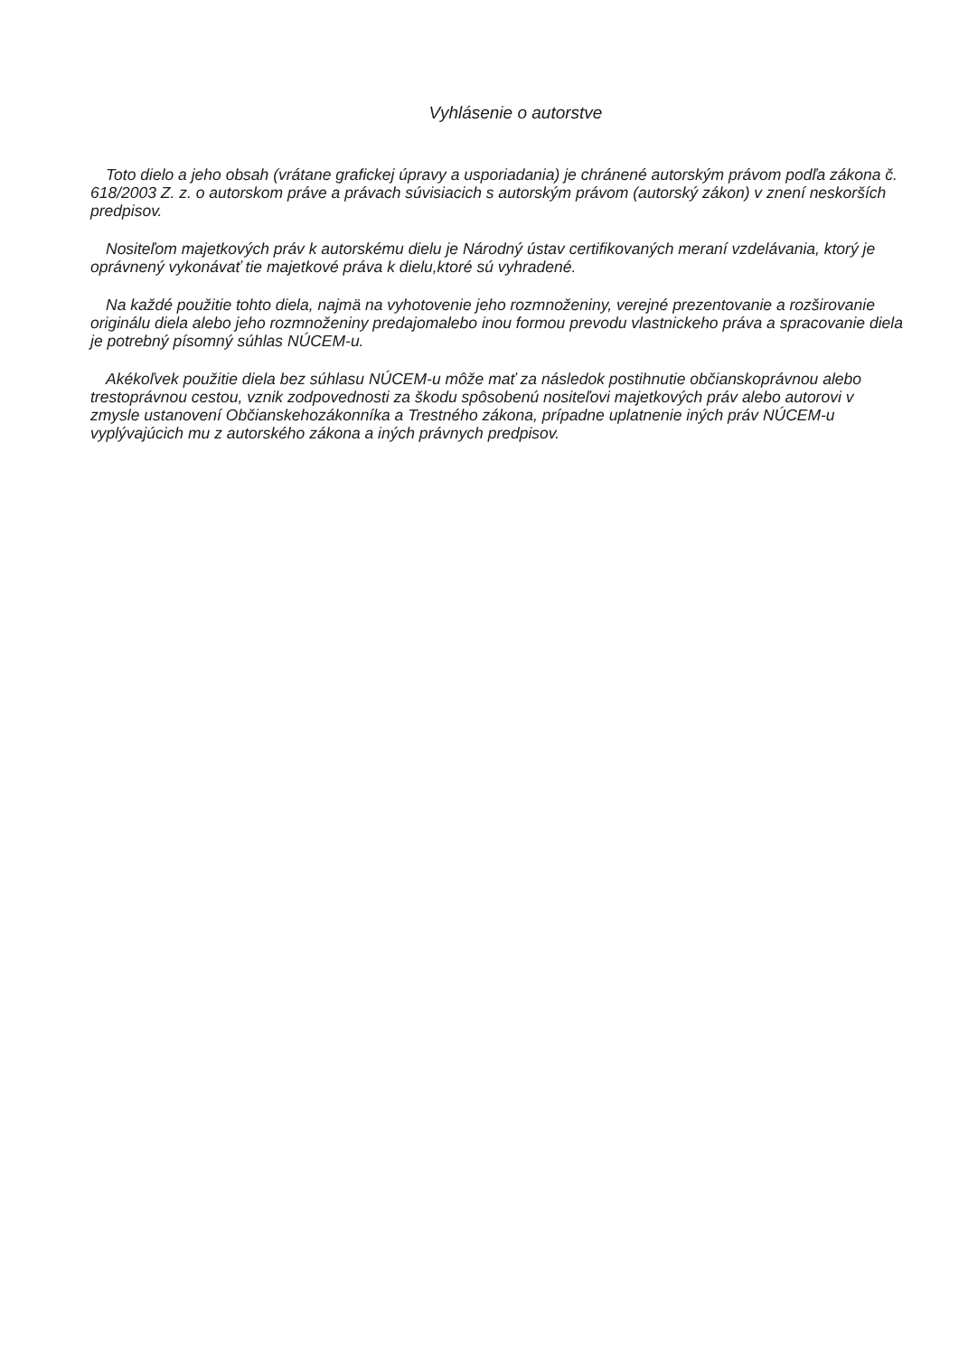Vyhlásenie o autorstve
Toto dielo a jeho obsah (vrátane grafickej úpravy a usporiadania) je chránené autorským právom podľa zákona č. 618/2003 Z. z. o autorskom práve a právach súvisiacich s autorským právom (autorský zákon) v znení neskorších predpisov.
Nositeľom majetkových práv k autorskému dielu je Národný ústav certifikovaných meraní vzdelávania, ktorý je oprávnený vykonávať tie majetkové práva k dielu,ktoré sú vyhradené.
Na každé použitie tohto diela, najmä na vyhotovenie jeho rozmnoženiny, verejné prezentovanie a rozširovanie originálu diela alebo jeho rozmnoženiny predajomalebo inou formou prevodu vlastnickeho práva a spracovanie diela je potrebný písomný súhlas NÚCEM-u.
Akékoľvek použitie diela bez súhlasu NÚCEM-u môže mať za následok postihnutie občianskoprávnou alebo trestoprávnou cestou, vznik zodpovednosti za škodu spôsobenú nositeľovi majetkových práv alebo autorovi v zmysle ustanovení Občianskehozákonníka a Trestného zákona, prípadne uplatnenie iných práv NÚCEM-u vyplývajúcich mu z autorského zákona a iných právnych predpisov.